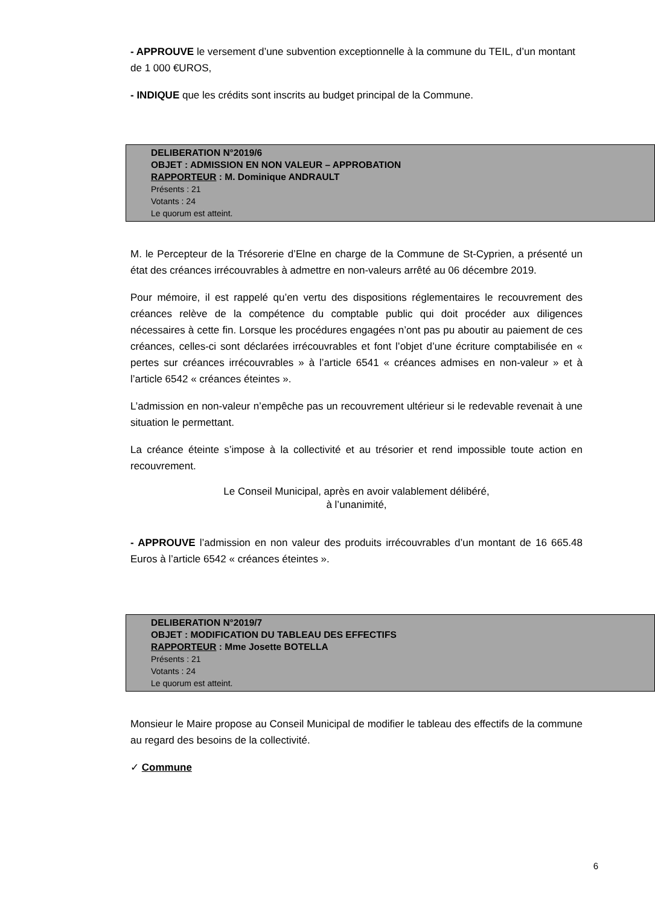- APPROUVE le versement d’une subvention exceptionnelle à la commune du TEIL, d’un montant de 1 000 €UROS,
- INDIQUE que les crédits sont inscrits au budget principal de la Commune.
DELIBERATION N°2019/6
OBJET : ADMISSION EN NON VALEUR – APPROBATION
RAPPORTEUR : M. Dominique ANDRAULT
Présents : 21
Votants : 24
Le quorum est atteint.
M. le Percepteur de la Trésorerie d’Elne en charge de la Commune de St-Cyprien, a présenté un état des créances irrécouvrables à admettre en non-valeurs arrêté au 06 décembre 2019.
Pour mémoire, il est rappelé qu’en vertu des dispositions réglementaires le recouvrement des créances relève de la compétence du comptable public qui doit procéder aux diligences nécessaires à cette fin. Lorsque les procédures engagées n’ont pas pu aboutir au paiement de ces créances, celles-ci sont déclarées irrécouvrables et font l’objet d’une écriture comptabilisée en « pertes sur créances irrécouvrables » à l’article 6541 « créances admises en non-valeur » et à l’article 6542 « créances éteintes ».
L’admission en non-valeur n’empêche pas un recouvrement ultérieur si le redevable revenait à une situation le permettant.
La créance éteinte s’impose à la collectivité et au trésorier et rend impossible toute action en recouvrement.
Le Conseil Municipal, après en avoir valablement délibéré,
à l’unanimité,
- APPROUVE l’admission en non valeur des produits irrécouvrables d’un montant de 16 665.48 Euros à l’article 6542 « créances éteintes ».
DELIBERATION N°2019/7
OBJET : MODIFICATION DU TABLEAU DES EFFECTIFS
RAPPORTEUR : Mme Josette BOTELLA
Présents : 21
Votants : 24
Le quorum est atteint.
Monsieur le Maire propose au Conseil Municipal de modifier le tableau des effectifs de la commune au regard des besoins de la collectivité.
✓ Commune
6